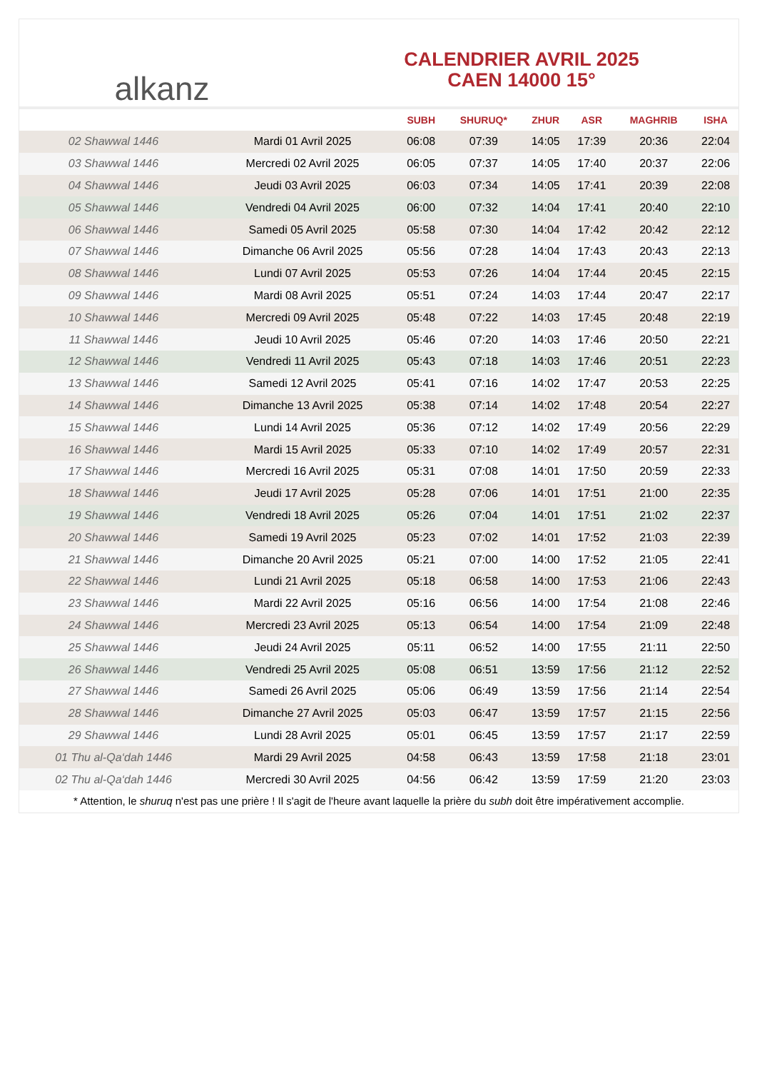alkanz
CALENDRIER AVRIL 2025
CAEN 14000 15°
| | | SUBH | SHURUQ* | ZHUR | ASR | MAGHRIB | ISHA |
| --- | --- | --- | --- | --- | --- | --- | --- |
| 02 Shawwal 1446 | Mardi 01 Avril 2025 | 06:08 | 07:39 | 14:05 | 17:39 | 20:36 | 22:04 |
| 03 Shawwal 1446 | Mercredi 02 Avril 2025 | 06:05 | 07:37 | 14:05 | 17:40 | 20:37 | 22:06 |
| 04 Shawwal 1446 | Jeudi 03 Avril 2025 | 06:03 | 07:34 | 14:05 | 17:41 | 20:39 | 22:08 |
| 05 Shawwal 1446 | Vendredi 04 Avril 2025 | 06:00 | 07:32 | 14:04 | 17:41 | 20:40 | 22:10 |
| 06 Shawwal 1446 | Samedi 05 Avril 2025 | 05:58 | 07:30 | 14:04 | 17:42 | 20:42 | 22:12 |
| 07 Shawwal 1446 | Dimanche 06 Avril 2025 | 05:56 | 07:28 | 14:04 | 17:43 | 20:43 | 22:13 |
| 08 Shawwal 1446 | Lundi 07 Avril 2025 | 05:53 | 07:26 | 14:04 | 17:44 | 20:45 | 22:15 |
| 09 Shawwal 1446 | Mardi 08 Avril 2025 | 05:51 | 07:24 | 14:03 | 17:44 | 20:47 | 22:17 |
| 10 Shawwal 1446 | Mercredi 09 Avril 2025 | 05:48 | 07:22 | 14:03 | 17:45 | 20:48 | 22:19 |
| 11 Shawwal 1446 | Jeudi 10 Avril 2025 | 05:46 | 07:20 | 14:03 | 17:46 | 20:50 | 22:21 |
| 12 Shawwal 1446 | Vendredi 11 Avril 2025 | 05:43 | 07:18 | 14:03 | 17:46 | 20:51 | 22:23 |
| 13 Shawwal 1446 | Samedi 12 Avril 2025 | 05:41 | 07:16 | 14:02 | 17:47 | 20:53 | 22:25 |
| 14 Shawwal 1446 | Dimanche 13 Avril 2025 | 05:38 | 07:14 | 14:02 | 17:48 | 20:54 | 22:27 |
| 15 Shawwal 1446 | Lundi 14 Avril 2025 | 05:36 | 07:12 | 14:02 | 17:49 | 20:56 | 22:29 |
| 16 Shawwal 1446 | Mardi 15 Avril 2025 | 05:33 | 07:10 | 14:02 | 17:49 | 20:57 | 22:31 |
| 17 Shawwal 1446 | Mercredi 16 Avril 2025 | 05:31 | 07:08 | 14:01 | 17:50 | 20:59 | 22:33 |
| 18 Shawwal 1446 | Jeudi 17 Avril 2025 | 05:28 | 07:06 | 14:01 | 17:51 | 21:00 | 22:35 |
| 19 Shawwal 1446 | Vendredi 18 Avril 2025 | 05:26 | 07:04 | 14:01 | 17:51 | 21:02 | 22:37 |
| 20 Shawwal 1446 | Samedi 19 Avril 2025 | 05:23 | 07:02 | 14:01 | 17:52 | 21:03 | 22:39 |
| 21 Shawwal 1446 | Dimanche 20 Avril 2025 | 05:21 | 07:00 | 14:00 | 17:52 | 21:05 | 22:41 |
| 22 Shawwal 1446 | Lundi 21 Avril 2025 | 05:18 | 06:58 | 14:00 | 17:53 | 21:06 | 22:43 |
| 23 Shawwal 1446 | Mardi 22 Avril 2025 | 05:16 | 06:56 | 14:00 | 17:54 | 21:08 | 22:46 |
| 24 Shawwal 1446 | Mercredi 23 Avril 2025 | 05:13 | 06:54 | 14:00 | 17:54 | 21:09 | 22:48 |
| 25 Shawwal 1446 | Jeudi 24 Avril 2025 | 05:11 | 06:52 | 14:00 | 17:55 | 21:11 | 22:50 |
| 26 Shawwal 1446 | Vendredi 25 Avril 2025 | 05:08 | 06:51 | 13:59 | 17:56 | 21:12 | 22:52 |
| 27 Shawwal 1446 | Samedi 26 Avril 2025 | 05:06 | 06:49 | 13:59 | 17:56 | 21:14 | 22:54 |
| 28 Shawwal 1446 | Dimanche 27 Avril 2025 | 05:03 | 06:47 | 13:59 | 17:57 | 21:15 | 22:56 |
| 29 Shawwal 1446 | Lundi 28 Avril 2025 | 05:01 | 06:45 | 13:59 | 17:57 | 21:17 | 22:59 |
| 01 Thu al-Qa‘dah 1446 | Mardi 29 Avril 2025 | 04:58 | 06:43 | 13:59 | 17:58 | 21:18 | 23:01 |
| 02 Thu al-Qa‘dah 1446 | Mercredi 30 Avril 2025 | 04:56 | 06:42 | 13:59 | 17:59 | 21:20 | 23:03 |
* Attention, le shuruq n'est pas une prière ! Il s'agit de l'heure avant laquelle la prière du subh doit être impérativement accomplie.